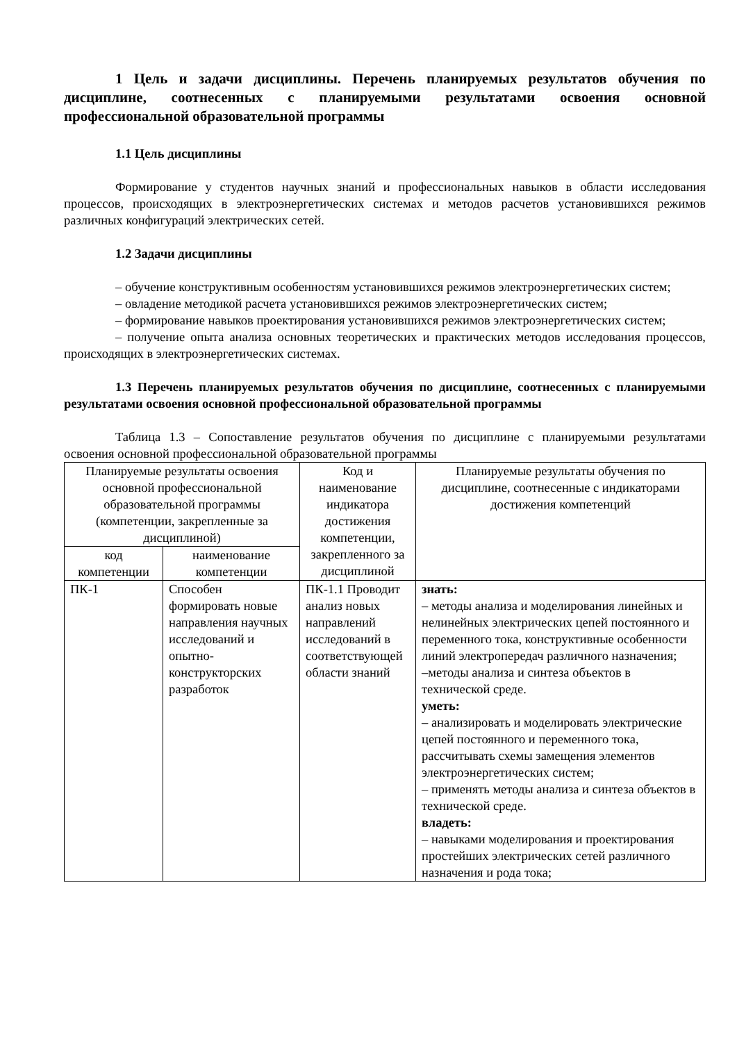1 Цель и задачи дисциплины. Перечень планируемых результатов обучения по дисциплине, соотнесенных с планируемыми результатами освоения основной профессиональной образовательной программы
1.1 Цель дисциплины
Формирование у студентов научных знаний и профессиональных навыков в области исследования процессов, происходящих в электроэнергетических системах и методов расчетов установившихся режимов различных конфигураций электрических сетей.
1.2 Задачи дисциплины
– обучение конструктивным особенностям установившихся режимов электроэнергетических систем;
– овладение методикой расчета установившихся режимов электроэнергетических систем;
– формирование навыков проектирования установившихся режимов электроэнергетических систем;
– получение опыта анализа основных теоретических и практических методов исследования процессов, происходящих в электроэнергетических системах.
1.3 Перечень планируемых результатов обучения по дисциплине, соотнесенных с планируемыми результатами освоения основной профессиональной образовательной программы
Таблица 1.3 – Сопоставление результатов обучения по дисциплине с планируемыми результатами освоения основной профессиональной образовательной программы
| Планируемые результаты освоения основной профессиональной образовательной программы (компетенции, закрепленные за дисциплиной) | | Код и наименование индикатора достижения компетенции, закрепленного за дисциплиной | Планируемые результаты обучения по дисциплине, соотнесенные с индикаторами достижения компетенций |
| --- | --- | --- | --- |
| код компетенции | наименование компетенции | | |
| ПК-1 | Способен формировать новые направления научных исследований и опытно-конструкторских разработок | ПК-1.1 Проводит анализ новых направлений исследований в соответствующей области знаний | знать: – методы анализа и моделирования линейных и нелинейных электрических цепей постоянного и переменного тока, конструктивные особенности линий электропередач различного назначения; –методы анализа и синтеза объектов в технической среде. уметь: – анализировать и моделировать электрические цепей постоянного и переменного тока, рассчитывать схемы замещения элементов электроэнергетических систем; – применять методы анализа и синтеза объектов в технической среде. владеть: – навыками моделирования и проектирования простейших электрических сетей различного назначения и рода тока; |